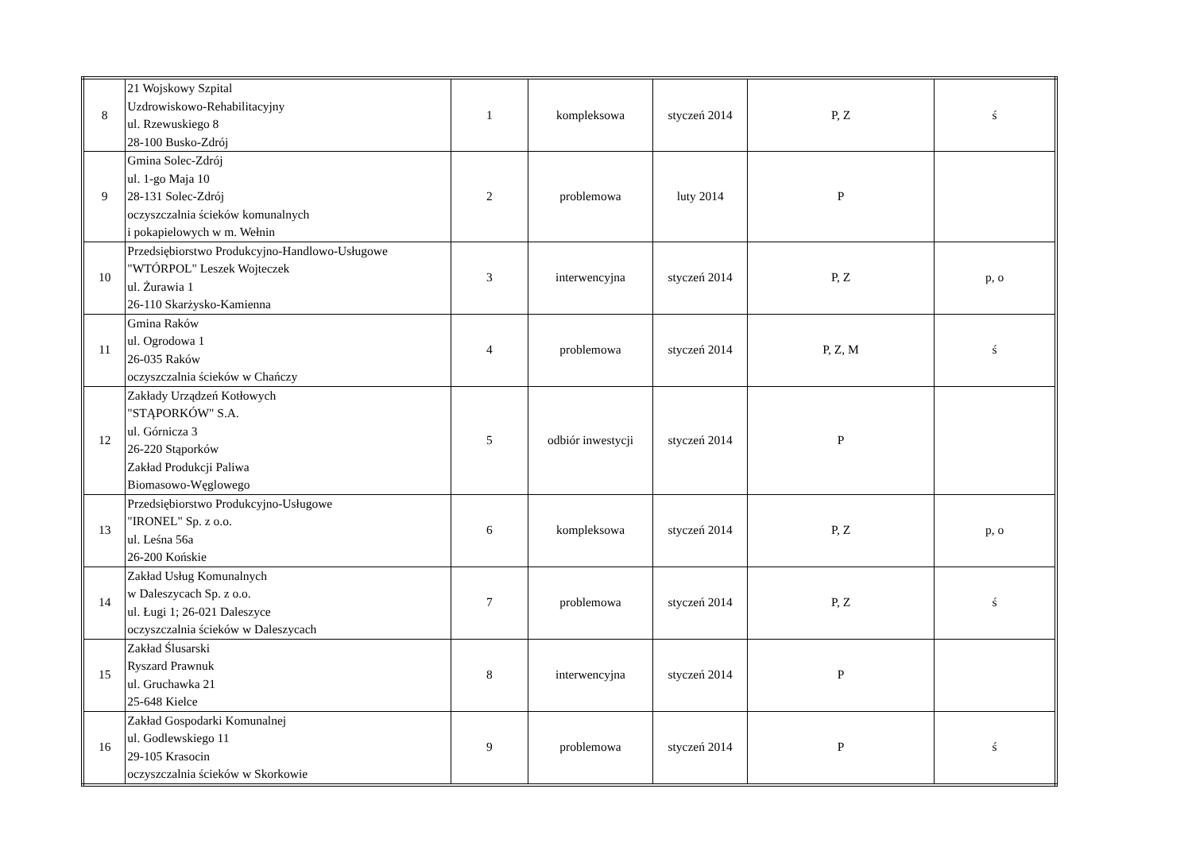| 8 | 21 Wojskowy Szpital Uzdrowiskowo-Rehabilitacyjny ul. Rzewuskiego 8 28-100 Busko-Zdrój | 1 | kompleksowa | styczeń 2014 | P, Z | ś |
| 9 | Gmina Solec-Zdrój ul. 1-go Maja 10 28-131 Solec-Zdrój oczyszczalnia ścieków komunalnych i pokapielowych w m. Wełnin | 2 | problemowa | luty 2014 | P | |
| 10 | Przedsiębiorstwo Produkcyjno-Handlowo-Usługowe "WTÓRPOL" Leszek Wojteczek ul. Żurawia 1 26-110 Skarżysko-Kamienna | 3 | interwencyjna | styczeń 2014 | P, Z | p, o |
| 11 | Gmina Raków ul. Ogrodowa 1 26-035 Raków oczyszczalnia ścieków w Chańczy | 4 | problemowa | styczeń 2014 | P, Z, M | ś |
| 12 | Zakłady Urządzeń Kotłowych "STĄPORKÓW" S.A. ul. Górnicza 3 26-220 Stąporków Zakład Produkcji Paliwa Biomasowo-Węglowego | 5 | odbiór inwestycji | styczeń 2014 | P | |
| 13 | Przedsiębiorstwo Produkcyjno-Usługowe "IRONEL" Sp. z o.o. ul. Leśna 56a 26-200 Końskie | 6 | kompleksowa | styczeń 2014 | P, Z | p, o |
| 14 | Zakład Usług Komunalnych w Daleszycach Sp. z o.o. ul. Ługi 1; 26-021 Daleszyce oczyszczalnia ścieków w Daleszycach | 7 | problemowa | styczeń 2014 | P, Z | ś |
| 15 | Zakład Ślusarski Ryszard Prawnuk ul. Gruchawka 21 25-648 Kielce | 8 | interwencyjna | styczeń 2014 | P | |
| 16 | Zakład Gospodarki Komunalnej ul. Godlewskiego 11 29-105 Krasocin oczyszczalnia ścieków w Skorkowie | 9 | problemowa | styczeń 2014 | P | ś |